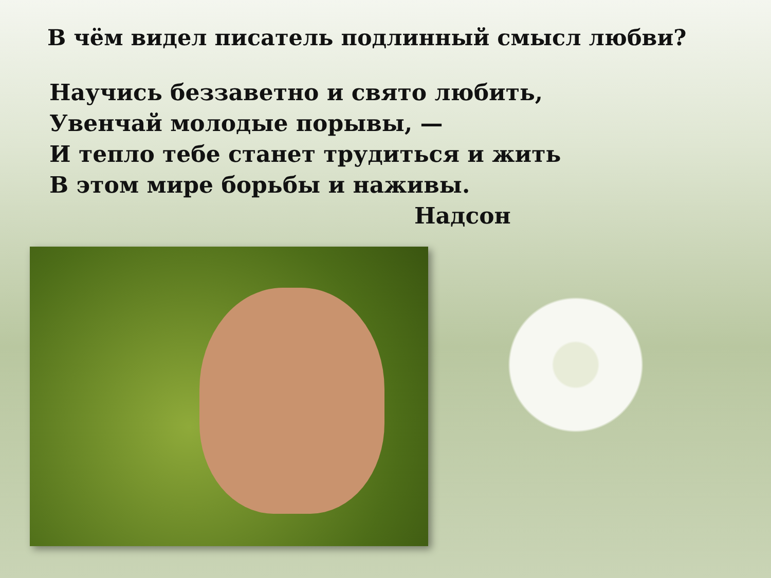В чём видел писатель подлинный смысл любви?
Научись беззаветно и свято любить,
Увенчай молодые порывы, —
И тепло тебе станет трудиться и жить
В этом мире борьбы и наживы.
Надсон